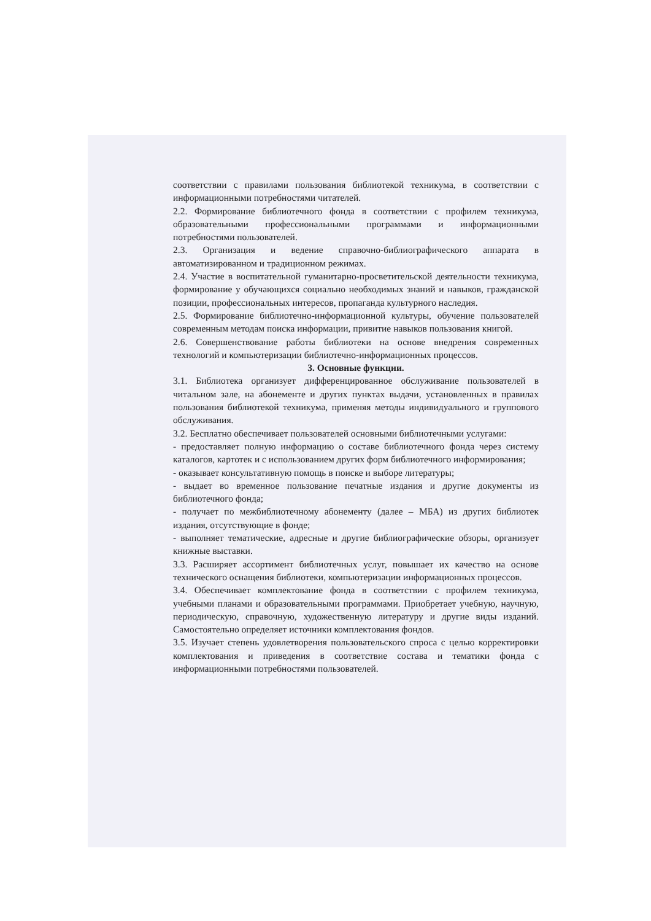соответствии с правилами пользования библиотекой техникума, в соответствии с информационными потребностями читателей.
2.2. Формирование библиотечного фонда в соответствии с профилем техникума, образовательными профессиональными программами и информационными потребностями пользователей.
2.3. Организация и ведение справочно-библиографического аппарата в автоматизированном и традиционном режимах.
2.4. Участие в воспитательной гуманитарно-просветительской деятельности техникума, формирование у обучающихся социально необходимых знаний и навыков, гражданской позиции, профессиональных интересов, пропаганда культурного наследия.
2.5. Формирование библиотечно-информационной культуры, обучение пользователей современным методам поиска информации, привитие навыков пользования книгой.
2.6. Совершенствование работы библиотеки на основе внедрения современных технологий и компьютеризации библиотечно-информационных процессов.
3. Основные функции.
3.1. Библиотека организует дифференцированное обслуживание пользователей в читальном зале, на абонементе и других пунктах выдачи, установленных в правилах пользования библиотекой техникума, применяя методы индивидуального и группового обслуживания.
3.2. Бесплатно обеспечивает пользователей основными библиотечными услугами:
- предоставляет полную информацию о составе библиотечного фонда через систему каталогов, картотек и с использованием других форм библиотечного информирования;
- оказывает консультативную помощь в поиске и выборе литературы;
- выдает во временное пользование печатные издания и другие документы из библиотечного фонда;
- получает по межбиблиотечному абонементу (далее – МБА) из других библиотек издания, отсутствующие в фонде;
- выполняет тематические, адресные и другие библиографические обзоры, организует книжные выставки.
3.3. Расширяет ассортимент библиотечных услуг, повышает их качество на основе технического оснащения библиотеки, компьютеризации информационных процессов.
3.4. Обеспечивает комплектование фонда в соответствии с профилем техникума, учебными планами и образовательными программами. Приобретает учебную, научную, периодическую, справочную, художественную литературу и другие виды изданий. Самостоятельно определяет источники комплектования фондов.
3.5. Изучает степень удовлетворения пользовательского спроса с целью корректировки комплектования и приведения в соответствие состава и тематики фонда с информационными потребностями пользователей.